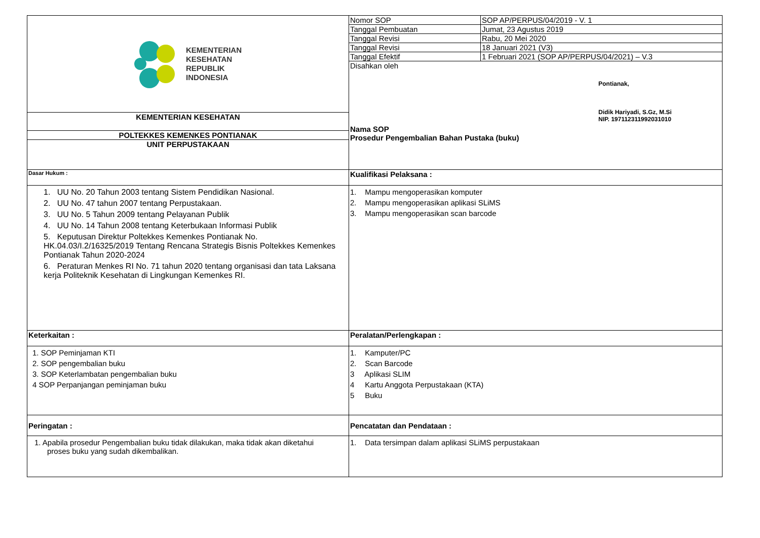| KEMENTERIAN KESEHATAN REPUBLIK INDONESIA | Nomor SOP | SOP AP/PERPUS/04/2019 - V. 1 |
| | Tanggal Pembuatan | Jumat, 23 Agustus 2019 |
| | Tanggal Revisi | Rabu, 20 Mei 2020 |
| | Tanggal Revisi | 18 Januari 2021 (V3) |
| | Tanggal Efektif | 1 Februari 2021 (SOP AP/PERPUS/04/2021) – V.3 |
| | Disahkan oleh Pontianak, Didik Hariyadi, S.Gz, M.Si NIP. 197112311992031010 Nama SOP Prosedur Pengembalian Bahan Pustaka (buku) | |
| KEMENTERIAN KESEHATAN | | |
| POLTEKKES KEMENKES PONTIANAK | | |
| UNIT PERPUSTAKAAN | | |
| Dasar Hukum : | Kualifikasi Pelaksana : | |
| 1. UU No. 20 Tahun 2003 tentang Sistem Pendidikan Nasional. 2. UU No. 47 tahun 2007 tentang Perpustakaan. 3. UU No. 5 Tahun 2009 tentang Pelayanan Publik 4. UU No. 14 Tahun 2008 tentang Keterbukaan Informasi Publik 5. Keputusan Direktur Poltekkes Kemenkes Pontianak No. HK.04.03/I.2/16325/2019 Tentang Rencana Strategis Bisnis Poltekkes Kemenkes Pontianak Tahun 2020-2024 6. Peraturan Menkes RI No. 71 tahun 2020 tentang organisasi dan tata Laksana kerja Politeknik Kesehatan di Lingkungan Kemenkes RI. | 1. Mampu mengoperasikan komputer 2. Mampu mengoperasikan aplikasi SLiMS 3. Mampu mengoperasikan scan barcode | |
| Keterkaitan : | Peralatan/Perlengkapan : | |
| 1. SOP Peminjaman KTI 2. SOP pengembalian buku 3. SOP Keterlambatan pengembalian buku 4 SOP Perpanjangan peminjaman buku | 1. Kamputer/PC 2. Scan Barcode 3 Aplikasi SLIM 4 Kartu Anggota Perpustakaan (KTA) 5 Buku | |
| Peringatan : | Pencatatan dan Pendataan : | |
| 1. Apabila prosedur Pengembalian buku tidak dilakukan, maka tidak akan diketahui proses buku yang sudah dikembalikan. | 1. Data tersimpan dalam aplikasi SLiMS perpustakaan | |